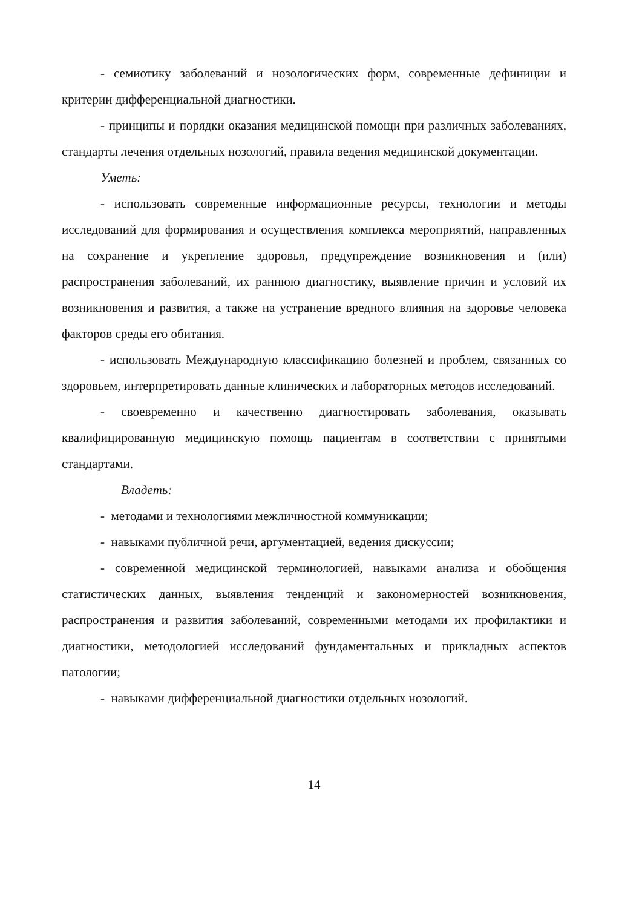- семиотику заболеваний и нозологических форм, современные дефиниции и критерии дифференциальной диагностики.
- принципы и порядки оказания медицинской помощи при различных заболеваниях, стандарты лечения отдельных нозологий, правила ведения медицинской документации.
Уметь:
- использовать современные информационные ресурсы, технологии и методы исследований для формирования и осуществления комплекса мероприятий, направленных на сохранение и укрепление здоровья, предупреждение возникновения и (или) распространения заболеваний, их раннюю диагностику, выявление причин и условий их возникновения и развития, а также на устранение вредного влияния на здоровье человека факторов среды его обитания.
- использовать Международную классификацию болезней и проблем, связанных со здоровьем, интерпретировать данные клинических и лабораторных методов исследований.
- своевременно и качественно диагностировать заболевания, оказывать квалифицированную медицинскую помощь пациентам в соответствии с принятыми стандартами.
Владеть:
- методами и технологиями межличностной коммуникации;
- навыками публичной речи, аргументацией, ведения дискуссии;
- современной медицинской терминологией, навыками анализа и обобщения статистических данных, выявления тенденций и закономерностей возникновения, распространения и развития заболеваний, современными методами их профилактики и диагностики, методологией исследований фундаментальных и прикладных аспектов патологии;
- навыками дифференциальной диагностики отдельных нозологий.
14